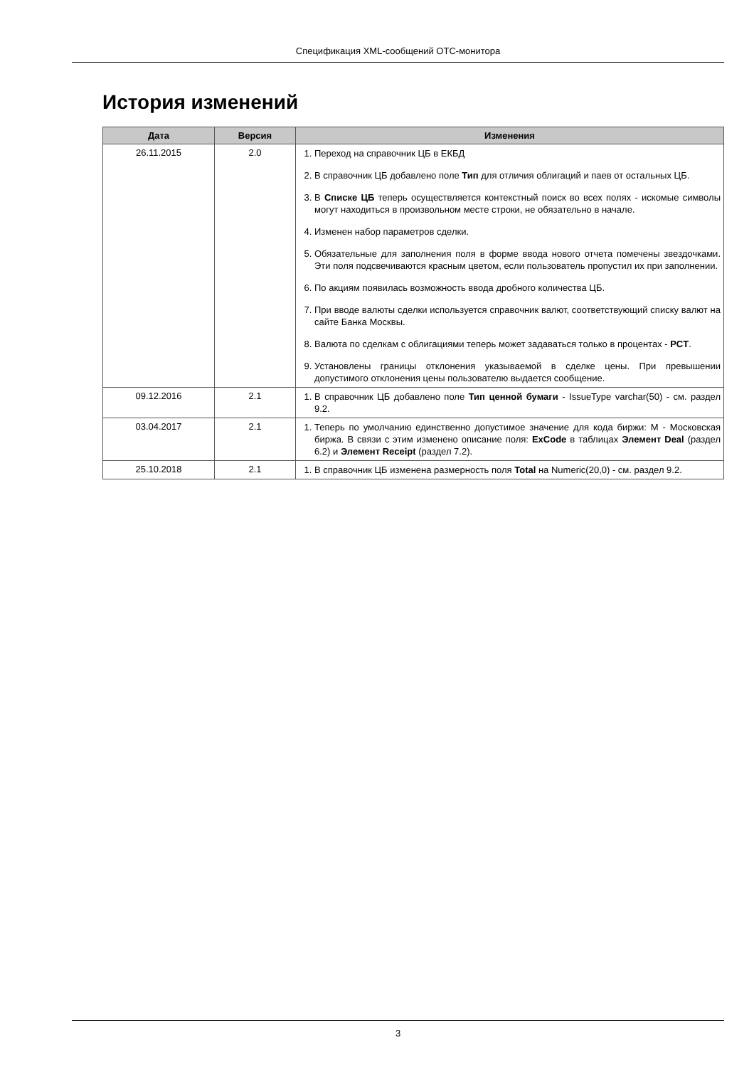Спецификация XML-сообщений ОТС-монитора
История изменений
| Дата | Версия | Изменения |
| --- | --- | --- |
| 26.11.2015 | 2.0 | 1. Переход на справочник ЦБ в ЕКБД 2. В справочник ЦБ добавлено поле Тип для отличия облигаций и паев от остальных ЦБ. 3. В Списке ЦБ теперь осуществляется контекстный поиск во всех полях - искомые символы могут находиться в произвольном месте строки, не обязательно в начале. 4. Изменен набор параметров сделки. 5. Обязательные для заполнения поля в форме ввода нового отчета помечены звездочками. Эти поля подсвечиваются красным цветом, если пользователь пропустил их при заполнении. 6. По акциям появилась возможность ввода дробного количества ЦБ. 7. При вводе валюты сделки используется справочник валют, соответствующий списку валют на сайте Банка Москвы. 8. Валюта по сделкам с облигациями теперь может задаваться только в процентах - PCT . 9. Установлены границы отклонения указываемой в сделке цены. При превышении допустимого отклонения цены пользователю выдается сообщение. |
| 09.12.2016 | 2.1 | 1. В справочник ЦБ добавлено поле Тип ценной бумаги - IssueType varchar(50) - см. раздел 9.2. |
| 03.04.2017 | 2.1 | 1. Теперь по умолчанию единственно допустимое значение для кода биржи: M - Московская биржа. В связи с этим изменено описание поля: ExCode в таблицах Элемент Deal (раздел 6.2) и Элемент Receipt (раздел 7.2). |
| 25.10.2018 | 2.1 | 1. В справочник ЦБ изменена размерность поля Total на Numeric(20,0) - см. раздел 9.2. |
3